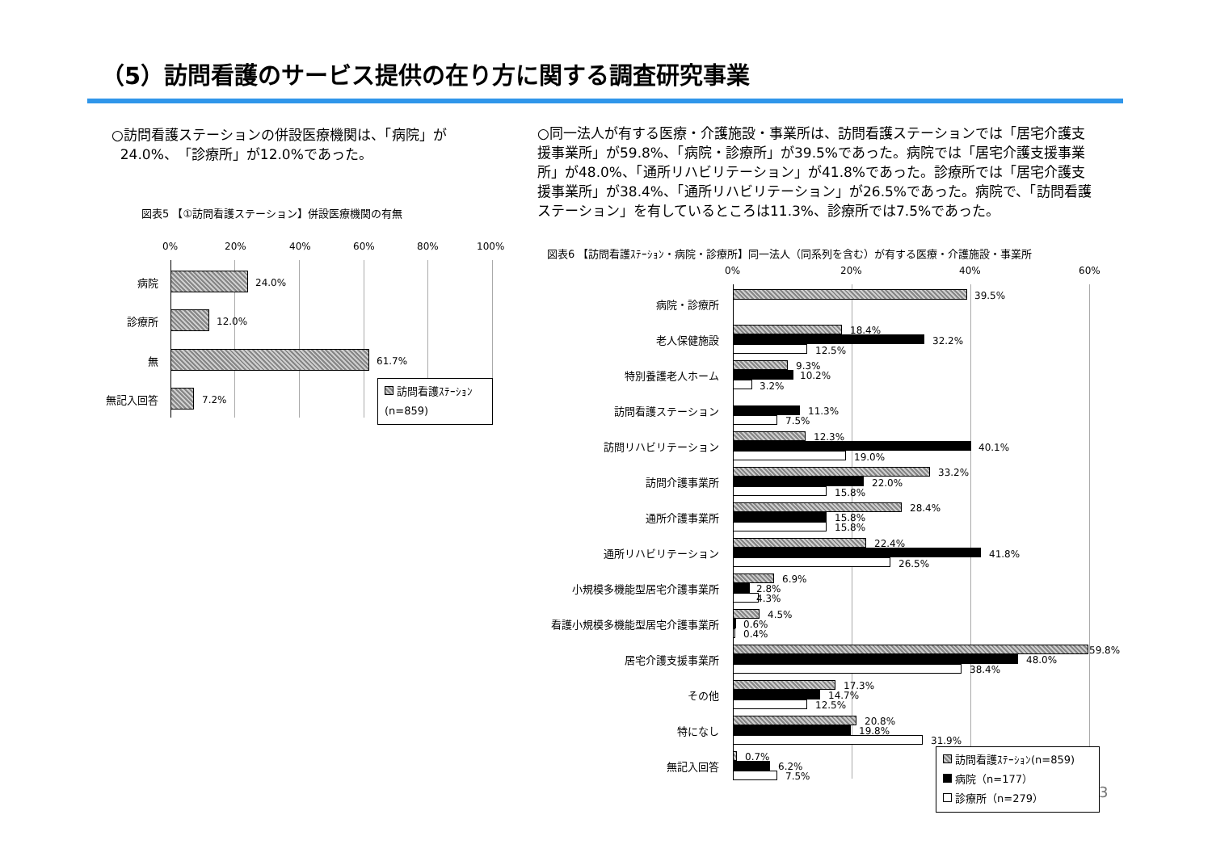（5）訪問看護のサービス提供の在り方に関する調査研究事業
○訪問看護ステーションの併設医療機関は、「病院」が
24.0%、「診療所」が12.0%であった。
○同一法人が有する医療・介護施設・事業所は、訪問看護ステーションでは「居宅介護支援事業所」が59.8%、「病院・診療所」が39.5%であった。病院では「居宅介護支援事業所」が48.0%、「通所リハビリテーション」が41.8%であった。診療所では「居宅介護支援事業所」が38.4%、「通所リハビリテーション」が26.5%であった。病院で、「訪問看護ステーション」を有しているところは11.3%、診療所では7.5%であった。
図表5 【①訪問看護ステーション】併設医療機関の有無
0% 20% 40% 60% 80% 100%
病院 24.0%
診療所 12.0%
無 61.7%
無記入回答 7.2%
訪問看護ｽﾃｰｼｮﾝ
(n=859)
図表6 【訪問看護ｽﾃｰｼｮﾝ・病院・診療所】同一法人（同系列を含む）が有する医療・介護施設・事業所
0% 20% 40% 60%
病院・診療所
39.5%
老人保健施設
18.4%
32.2%
12.5%
特別養護老人ホーム
9.3%
10.2%
3.2%
訪問看護ステーション 11.3%
7.5%
訪問リハビリテーション
12.3%
40.1%
19.0%
訪問介護事業所
33.2%
22.0%
15.8%
通所介護事業所
28.4%
15.8%
15.8%
通所リハビリテーション
22.4%
41.8%
26.5%
小規模多機能型居宅介護事業所
6.9%
2.8%
4.3%
看護小規模多機能型居宅介護事業所
4.5%
0.6%
0.4%
居宅介護支援事業所
59.8%
48.0%
38.4%
その他
17.3%
14.7%
12.5%
特になし
20.8%
19.8%
31.9%
無記入回答
0.7%
6.2%
7.5%
訪問看護ｽﾃｰｼｮﾝ(n=859)
病院（n=177）
診療所（n=279）
3